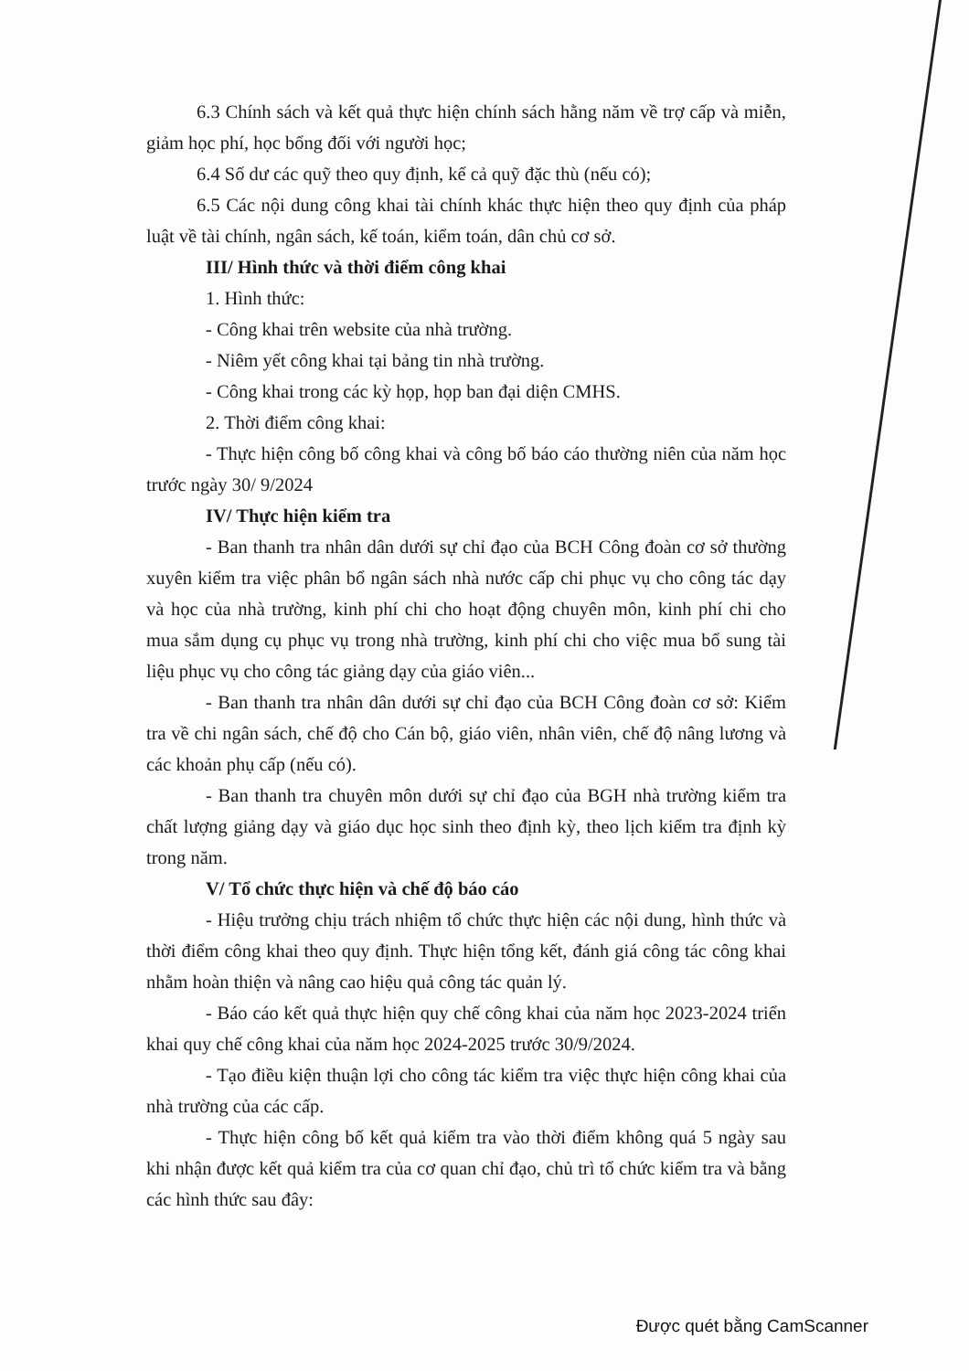6.3 Chính sách và kết quả thực hiện chính sách hằng năm về trợ cấp và miễn, giảm học phí, học bổng đối với người học;
6.4 Số dư các quỹ theo quy định, kể cả quỹ đặc thù (nếu có);
6.5 Các nội dung công khai tài chính khác thực hiện theo quy định của pháp luật về tài chính, ngân sách, kế toán, kiểm toán, dân chủ cơ sở.
III/ Hình thức và thời điểm công khai
1. Hình thức:
- Công khai trên website của nhà trường.
- Niêm yết công khai tại bảng tin nhà trường.
- Công khai trong các kỳ họp, họp ban đại diện CMHS.
2. Thời điểm công khai:
- Thực hiện công bố công khai và công bố báo cáo thường niên của năm học trước ngày 30/ 9/2024
IV/ Thực hiện kiểm tra
- Ban thanh tra nhân dân dưới sự chỉ đạo của BCH Công đoàn cơ sở thường xuyên kiểm tra việc phân bổ ngân sách nhà nước cấp chi phục vụ cho công tác dạy và học của nhà trường, kinh phí chi cho hoạt động chuyên môn, kinh phí chi cho mua sắm dụng cụ phục vụ trong nhà trường, kinh phí chi cho việc mua bổ sung tài liệu phục vụ cho công tác giảng dạy của giáo viên...
- Ban thanh tra nhân dân dưới sự chỉ đạo của BCH Công đoàn cơ sở: Kiểm tra về chi ngân sách, chế độ cho Cán bộ, giáo viên, nhân viên, chế độ nâng lương và các khoản phụ cấp (nếu có).
- Ban thanh tra chuyên môn dưới sự chỉ đạo của BGH nhà trường kiểm tra chất lượng giảng dạy và giáo dục học sinh theo định kỳ, theo lịch kiểm tra định kỳ trong năm.
V/ Tổ chức thực hiện và chế độ báo cáo
- Hiệu trưởng chịu trách nhiệm tổ chức thực hiện các nội dung, hình thức và thời điểm công khai theo quy định. Thực hiện tổng kết, đánh giá công tác công khai nhằm hoàn thiện và nâng cao hiệu quả công tác quản lý.
- Báo cáo kết quả thực hiện quy chế công khai của năm học 2023-2024 triển khai quy chế công khai của năm học 2024-2025 trước 30/9/2024.
- Tạo điều kiện thuận lợi cho công tác kiểm tra việc thực hiện công khai của nhà trường của các cấp.
- Thực hiện công bố kết quả kiểm tra vào thời điểm không quá 5 ngày sau khi nhận được kết quả kiểm tra của cơ quan chỉ đạo, chủ trì tổ chức kiểm tra và bằng các hình thức sau đây:
Được quét bằng CamScanner